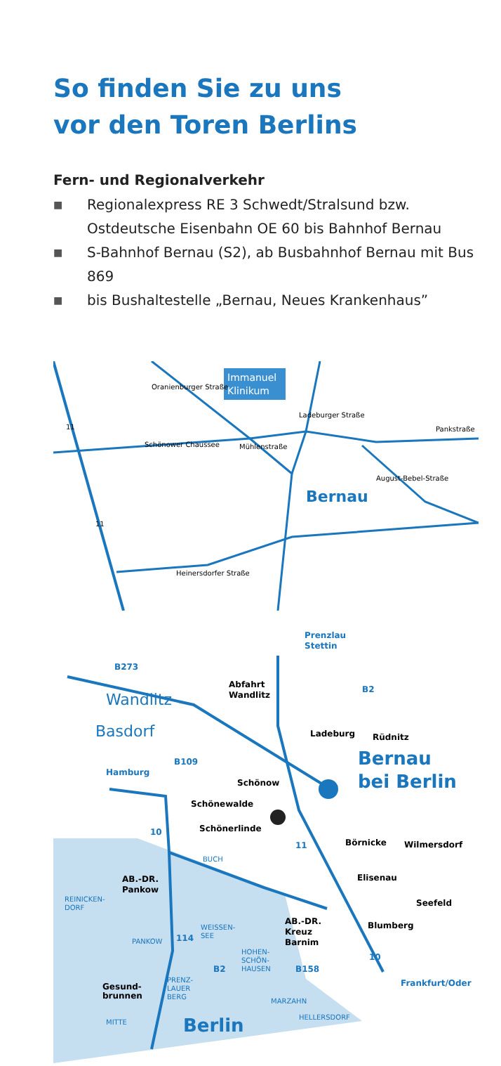So finden Sie zu uns
vor den Toren Berlins
Fern- und Regionalverkehr
■ Regionalexpress RE 3 Schwedt/Stralsund bzw. Ostdeutsche Eisenbahn OE 60 bis Bahnhof Bernau
■ S-Bahnhof Bernau (S2), ab Busbahnhof Bernau mit Bus 869
■ bis Bushaltestelle „Bernau, Neues Krankenhaus”
Immanuel
Klinikum
Oranienburger Straße
Schönower Chaussee
Mühlenstraße
Ladeburger Straße
Bernau
August-Bebel-Straße
Pankstraße
Heinersdorfer Straße
11
11
Prenzlau
Stettin
B273
Abfahrt
Wandlitz
Wandlitz
Basdorf
B2
Ladeburg
Rüdnitz
Bernau
bei Berlin
Hamburg
B109
Schönow
Schönewalde
Schönerlinde
10
11
Börnicke
Wilmersdorf
BUCH
Elisenau
AB.-DR.
Pankow
REINICKEN-
DORF
Seefeld
AB.-DR.
Kreuz
Barnim
Blumberg
WEISSEN-
SEE
114
PANKOW
HOHEN-
SCHÖN-
HAUSEN
10
B2
B158
Frankfurt/Oder
Gesund-
brunnen
PRENZ-
LAUER
BERG
MARZAHN
HELLERSDORF
MITTE
Berlin